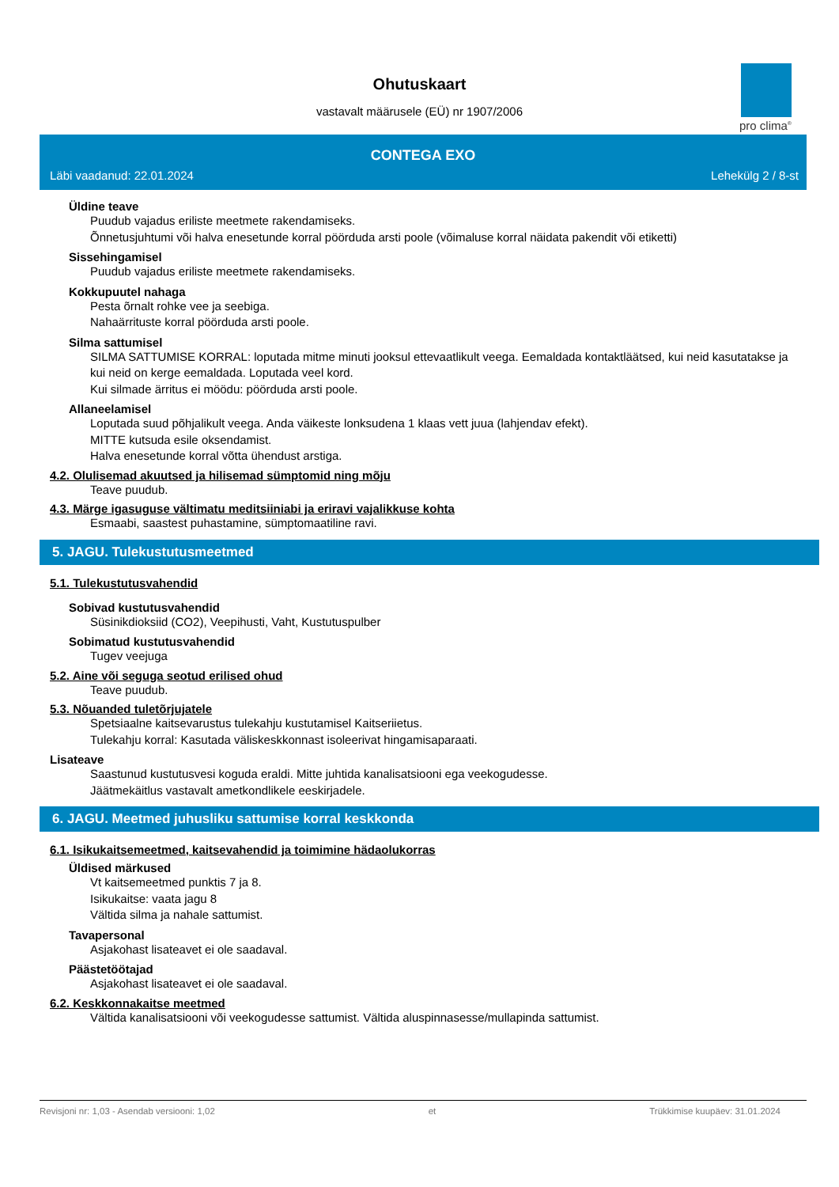Ohutuskaart
vastavalt määrusele (EÜ) nr 1907/2006
pro clima<sup>®</sup>
CONTEGA EXO
Läbi vaadanud: 22.01.2024 Lehekülg 2 / 8-st
Üldine teave
Puudub vajadus eriliste meetmete rakendamiseks.
Õnnetusjuhtumi või halva enesetunde korral pöörduda arsti poole (võimaluse korral näidata pakendit või etiketti)
Sissehingamisel
Puudub vajadus eriliste meetmete rakendamiseks.
Kokkupuutel nahaga
Pesta õrnalt rohke vee ja seebiga.
Nahaärrituste korral pöörduda arsti poole.
Silma sattumisel
SILMA SATTUMISE KORRAL: loputada mitme minuti jooksul ettevaatlikult veega. Eemaldada kontaktläätsed, kui neid kasutatakse ja kui neid on kerge eemaldada. Loputada veel kord.
Kui silmade ärritus ei möödu: pöörduda arsti poole.
Allaneelamisel
Loputada suud põhjalikult veega. Anda väikeste lonksudena 1 klaas vett juua (lahjendav efekt).
MITTE kutsuda esile oksendamist.
Halva enesetunde korral võtta ühendust arstiga.
4.2. Olulisemad akuutsed ja hilisemad sümptomid ning mõju
Teave puudub.
4.3. Märge igasuguse vältimatu meditsiiniabi ja eriravi vajalikkuse kohta
Esmaabi, saastest puhastamine, sümptomaatiline ravi.
5. JAGU. Tulekustutusmeetmed
5.1. Tulekustutusvahendid
Sobivad kustutusvahendid
Süsinikdioksiid (CO2), Veepihusti, Vaht, Kustutuspulber
Sobimatud kustutusvahendid
Tugev veejuga
5.2. Aine või seguga seotud erilised ohud
Teave puudub.
5.3. Nõuanded tuletõrjujatele
Spetsiaalne kaitsevarustus tulekahju kustutamisel Kaitseriietus.
Tulekahju korral: Kasutada väliskeskkonnast isoleerivat hingamisaparaati.
Lisateave
Saastunud kustutusvesi koguda eraldi. Mitte juhtida kanalisatsiooni ega veekogudesse.
Jäätmekäitlus vastavalt ametkondlikele eeskirjadele.
6. JAGU. Meetmed juhusliku sattumise korral keskkonda
6.1. Isikukaitsemeetmed, kaitsevahendid ja toimimine hädaolukorras
Üldised märkused
Vt kaitsemeetmed punktis 7 ja 8.
Isikukaitse: vaata jagu 8
Vältida silma ja nahale sattumist.
Tavapersonal
Asjakohast lisateavet ei ole saadaval.
Päästetöötajad
Asjakohast lisateavet ei ole saadaval.
6.2. Keskkonnakaitse meetmed
Vältida kanalisatsiooni või veekogudesse sattumist. Vältida aluspinnasesse/mullapinda sattumist.
Revisjoni nr: 1,03 - Asendab versiooni: 1,02 et Trükkimise kuupäev: 31.01.2024